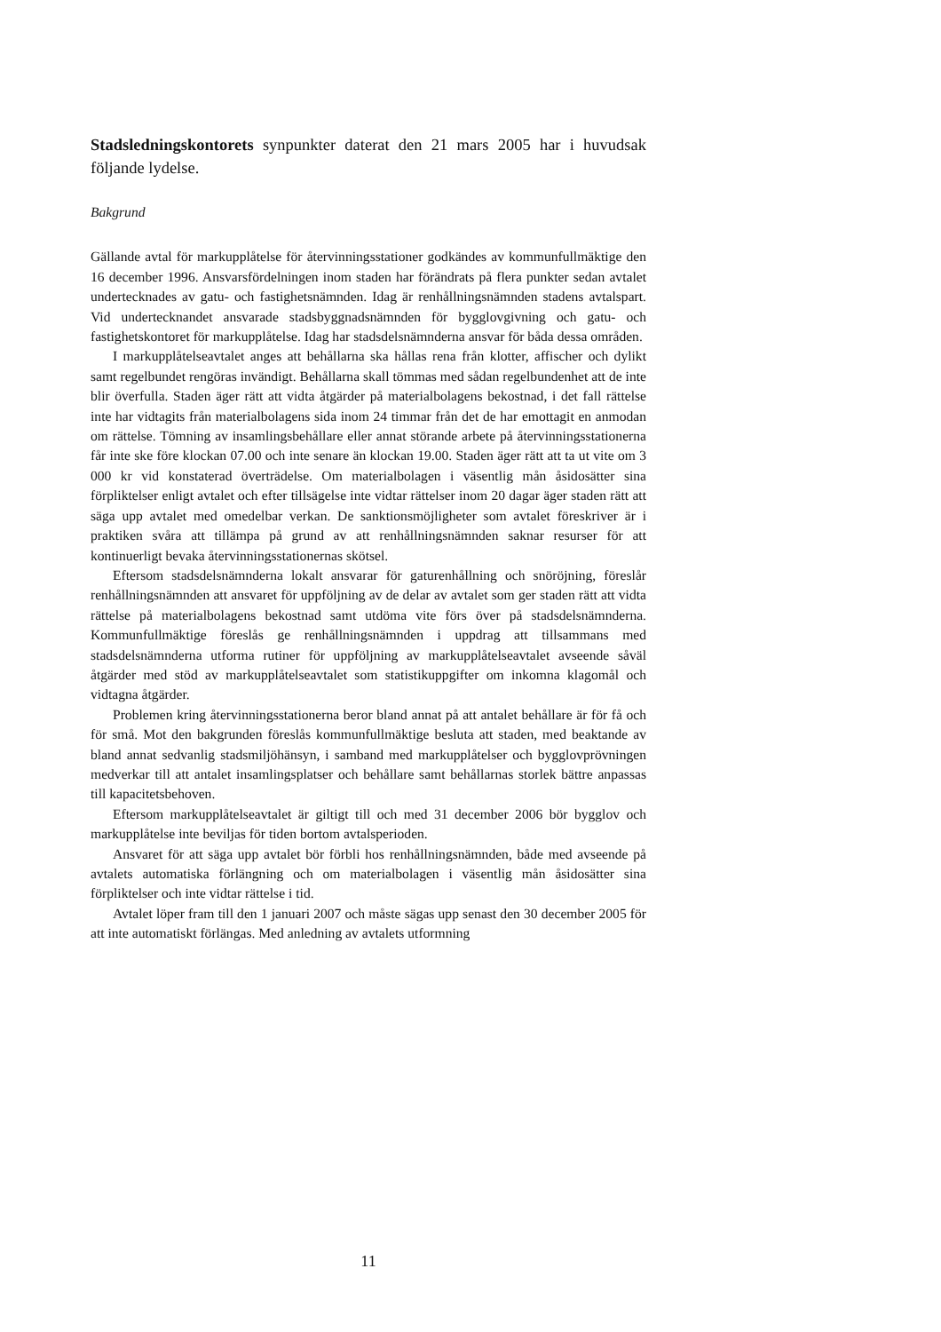Stadsledningskontorets synpunkter daterat den 21 mars 2005 har i huvudsak följande lydelse.
Bakgrund
Gällande avtal för markupplåtelse för återvinningsstationer godkändes av kommunfullmäktige den 16 december 1996. Ansvarsfördelningen inom staden har förändrats på flera punkter sedan avtalet undertecknades av gatu- och fastighetsnämnden. Idag är renhållningsnämnden stadens avtalspart. Vid undertecknandet ansvarade stadsbyggnadsnämnden för bygglovgivning och gatu- och fastighetskontoret för markupplåtelse. Idag har stadsdelsnämnderna ansvar för båda dessa områden.
I markupplåtelseavtalet anges att behållarna ska hållas rena från klotter, affischer och dylikt samt regelbundet rengöras invändigt. Behållarna skall tömmas med sådan regelbundenhet att de inte blir överfulla. Staden äger rätt att vidta åtgärder på materialbolagens bekostnad, i det fall rättelse inte har vidtagits från materialbolagens sida inom 24 timmar från det de har emottagit en anmodan om rättelse. Tömning av insamlingsbehållare eller annat störande arbete på återvinningsstationerna får inte ske före klockan 07.00 och inte senare än klockan 19.00. Staden äger rätt att ta ut vite om 3 000 kr vid konstaterad överträdelse. Om materialbolagen i väsentlig mån åsidosätter sina förpliktelser enligt avtalet och efter tillsägelse inte vidtar rättelser inom 20 dagar äger staden rätt att säga upp avtalet med omedelbar verkan. De sanktionsmöjligheter som avtalet föreskriver är i praktiken svåra att tillämpa på grund av att renhållningsnämnden saknar resurser för att kontinuerligt bevaka återvinningsstationernas skötsel.
Eftersom stadsdelsnämnderna lokalt ansvarar för gaturenhållning och snöröjning, föreslår renhållningsnämnden att ansvaret för uppföljning av de delar av avtalet som ger staden rätt att vidta rättelse på materialbolagens bekostnad samt utdöma vite förs över på stadsdelsnämnderna. Kommunfullmäktige föreslås ge renhållningsnämnden i uppdrag att tillsammans med stadsdelsnämnderna utforma rutiner för uppföljning av markupplåtelseavtalet avseende såväl åtgärder med stöd av markupplåtelseavtalet som statistikuppgifter om inkomna klagomål och vidtagna åtgärder.
Problemen kring återvinningsstationerna beror bland annat på att antalet behållare är för få och för små. Mot den bakgrunden föreslås kommunfullmäktige besluta att staden, med beaktande av bland annat sedvanlig stadsmiljöhänsyn, i samband med markupplåtelser och bygglovprövningen medverkar till att antalet insamlingsplatser och behållare samt behållarnas storlek bättre anpassas till kapacitetsbehoven.
Eftersom markupplåtelseavtalet är giltigt till och med 31 december 2006 bör bygglov och markupplåtelse inte beviljas för tiden bortom avtalsperioden.
Ansvaret för att säga upp avtalet bör förbli hos renhållningsnämnden, både med avseende på avtalets automatiska förlängning och om materialbolagen i väsentlig mån åsidosätter sina förpliktelser och inte vidtar rättelse i tid.
Avtalet löper fram till den 1 januari 2007 och måste sägas upp senast den 30 december 2005 för att inte automatiskt förlängas. Med anledning av avtalets utformning
11